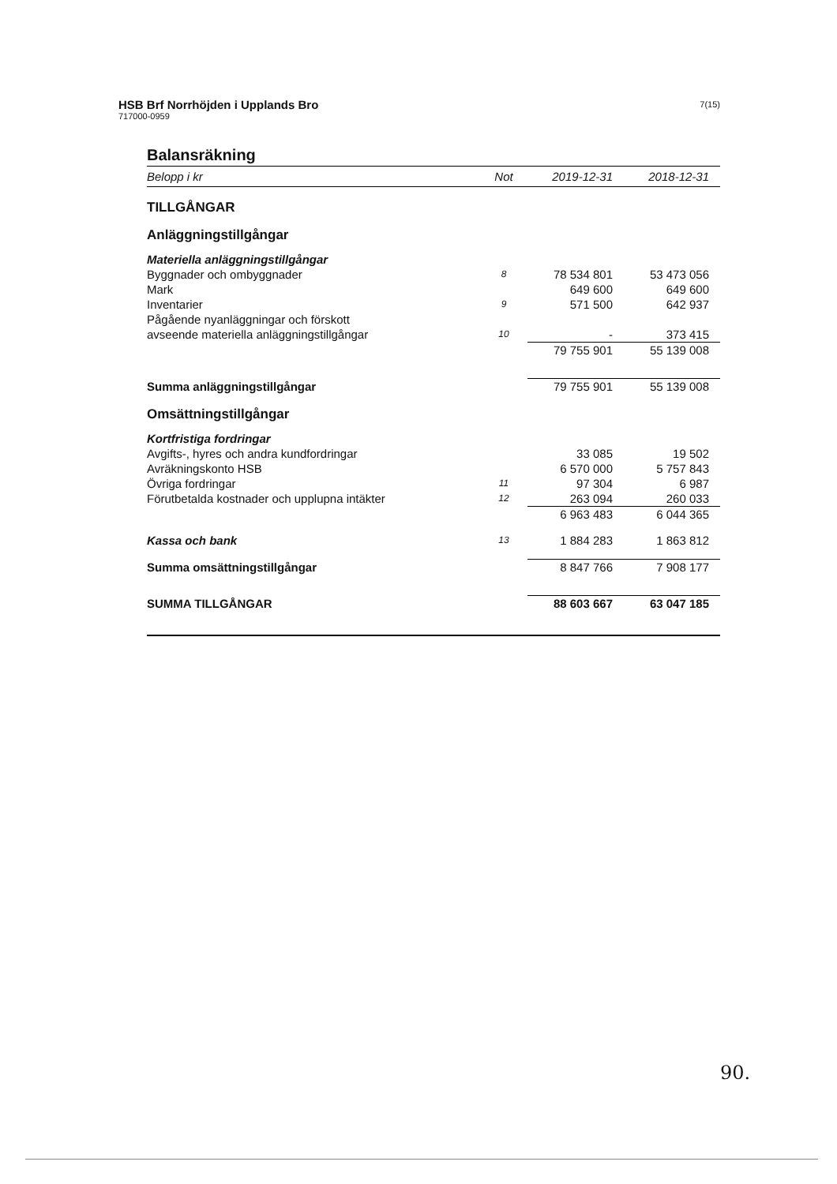HSB Brf Norrhöjden i Upplands Bro
717000-0959
7(15)
Balansräkning
| Belopp i kr | Not | 2019-12-31 | 2018-12-31 |
| --- | --- | --- | --- |
| TILLGÅNGAR | | | |
| Anläggningstillgångar | | | |
| Materiella anläggningstillgångar | | | |
| Byggnader och ombyggnader | 8 | 78 534 801 | 53 473 056 |
| Mark | | 649 600 | 649 600 |
| Inventarier | 9 | 571 500 | 642 937 |
| Pågående nyanläggningar och förskott | | | |
| avseende materiella anläggningstillgångar | 10 | - | 373 415 |
| | | 79 755 901 | 55 139 008 |
| Summa anläggningstillgångar | | 79 755 901 | 55 139 008 |
| Omsättningstillgångar | | | |
| Kortfristiga fordringar | | | |
| Avgifts-, hyres och andra kundfordringar | | 33 085 | 19 502 |
| Avräkningskonto HSB | | 6 570 000 | 5 757 843 |
| Övriga fordringar | 11 | 97 304 | 6 987 |
| Förutbetalda kostnader och upplupna intäkter | 12 | 263 094 | 260 033 |
| | | 6 963 483 | 6 044 365 |
| Kassa och bank | 13 | 1 884 283 | 1 863 812 |
| Summa omsättningstillgångar | | 8 847 766 | 7 908 177 |
| SUMMA TILLGÅNGAR | | 88 603 667 | 63 047 185 |
90.